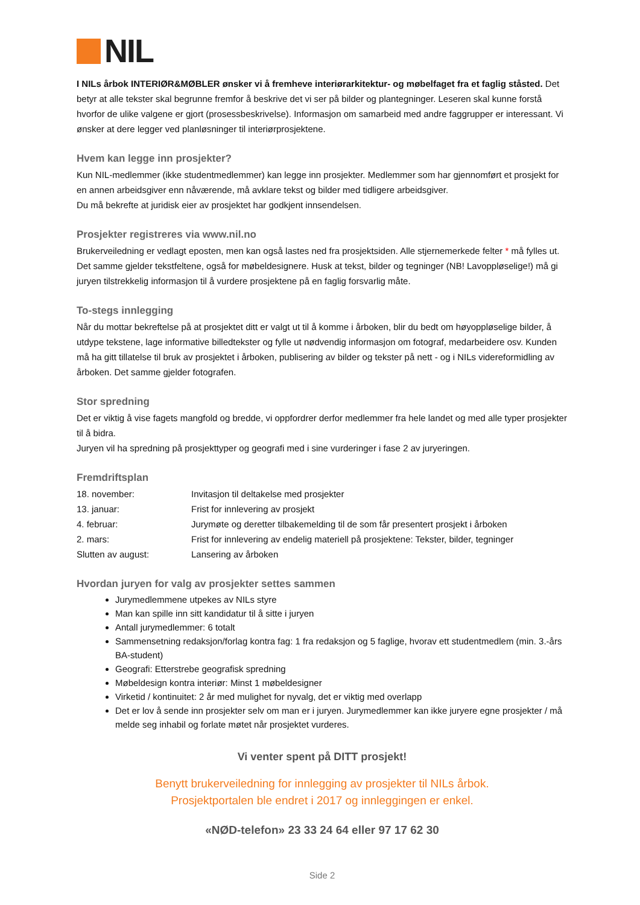NIL
I NILs årbok INTERIØR&MØBLER ønsker vi å fremheve interiørarkitektur- og møbelfaget fra et faglig ståsted. Det betyr at alle tekster skal begrunne fremfor å beskrive det vi ser på bilder og plantegninger. Leseren skal kunne forstå hvorfor de ulike valgene er gjort (prosessbeskrivelse). Informasjon om samarbeid med andre faggrupper er interessant. Vi ønsker at dere legger ved planløsninger til interiørprosjektene.
Hvem kan legge inn prosjekter?
Kun NIL-medlemmer (ikke studentmedlemmer) kan legge inn prosjekter. Medlemmer som har gjennomført et prosjekt for en annen arbeidsgiver enn nåværende, må avklare tekst og bilder med tidligere arbeidsgiver.
Du må bekrefte at juridisk eier av prosjektet har godkjent innsendelsen.
Prosjekter registreres via www.nil.no
Brukerveiledning er vedlagt eposten, men kan også lastes ned fra prosjektsiden. Alle stjernemerkede felter * må fylles ut. Det samme gjelder tekstfeltene, også for møbeldesignere. Husk at tekst, bilder og tegninger (NB! Lavoppløselige!) må gi juryen tilstrekkelig informasjon til å vurdere prosjektene på en faglig forsvarlig måte.
To-stegs innlegging
Når du mottar bekreftelse på at prosjektet ditt er valgt ut til å komme i årboken, blir du bedt om høyoppløselige bilder, å utdype tekstene, lage informative billedtekster og fylle ut nødvendig informasjon om fotograf, medarbeidere osv. Kunden må ha gitt tillatelse til bruk av prosjektet i årboken, publisering av bilder og tekster på nett - og i NILs videreformidling av årboken. Det samme gjelder fotografen.
Stor spredning
Det er viktig å vise fagets mangfold og bredde, vi oppfordrer derfor medlemmer fra hele landet og med alle typer prosjekter til å bidra.
Juryen vil ha spredning på prosjekttyper og geografi med i sine vurderinger i fase 2 av juryeringen.
Fremdriftsplan
18. november: Invitasjon til deltakelse med prosjekter
13. januar: Frist for innlevering av prosjekt
4. februar: Jurymøte og deretter tilbakemelding til de som får presentert prosjekt i årboken
2. mars: Frist for innlevering av endelig materiell på prosjektene: Tekster, bilder, tegninger
Slutten av august: Lansering av årboken
Hvordan juryen for valg av prosjekter settes sammen
Jurymedlemmene utpekes av NILs styre
Man kan spille inn sitt kandidatur til å sitte i juryen
Antall jurymedlemmer: 6 totalt
Sammensetning redaksjon/forlag kontra fag: 1 fra redaksjon og 5 faglige, hvorav ett studentmedlem (min. 3.-års BA-student)
Geografi: Etterstrebe geografisk spredning
Møbeldesign kontra interiør: Minst 1 møbeldesigner
Virketid / kontinuitet: 2 år med mulighet for nyvalg, det er viktig med overlapp
Det er lov å sende inn prosjekter selv om man er i juryen. Jurymedlemmer kan ikke juryere egne prosjekter / må melde seg inhabil og forlate møtet når prosjektet vurderes.
Vi venter spent på DITT prosjekt!
Benytt brukerveiledning for innlegging av prosjekter til NILs årbok.
Prosjektportalen ble endret i 2017 og innleggingen er enkel.
«NØD-telefon» 23 33 24 64 eller 97 17 62 30
Side 2